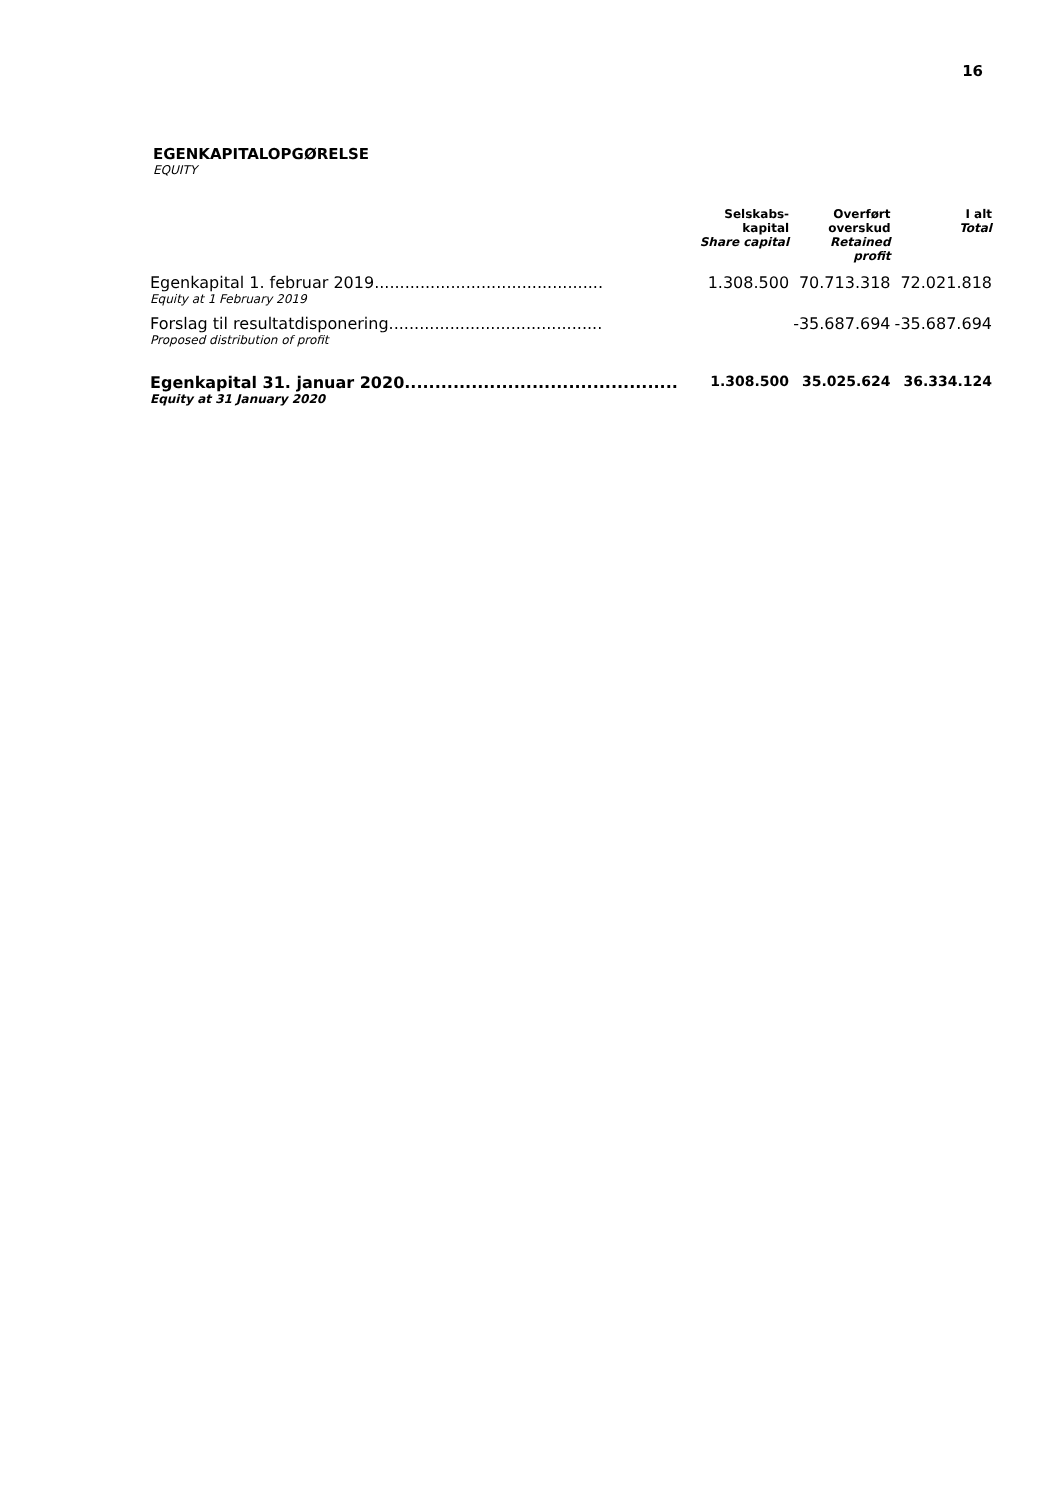16
EGENKAPITALOPGØRELSE
EQUITY
| | Selskabs- kapital Share capital | Overført overskud Retained profit | I alt Total |
| --- | --- | --- | --- |
| Egenkapital 1. februar 2019............................................. Equity at 1 February 2019 | 1.308.500 | 70.713.318 | 72.021.818 |
| Forslag til resultatdisponering.......................................... Proposed distribution of profit | | -35.687.694 | -35.687.694 |
| Egenkapital 31. januar 2020............................................. Equity at 31 January 2020 | 1.308.500 | 35.025.624 | 36.334.124 |